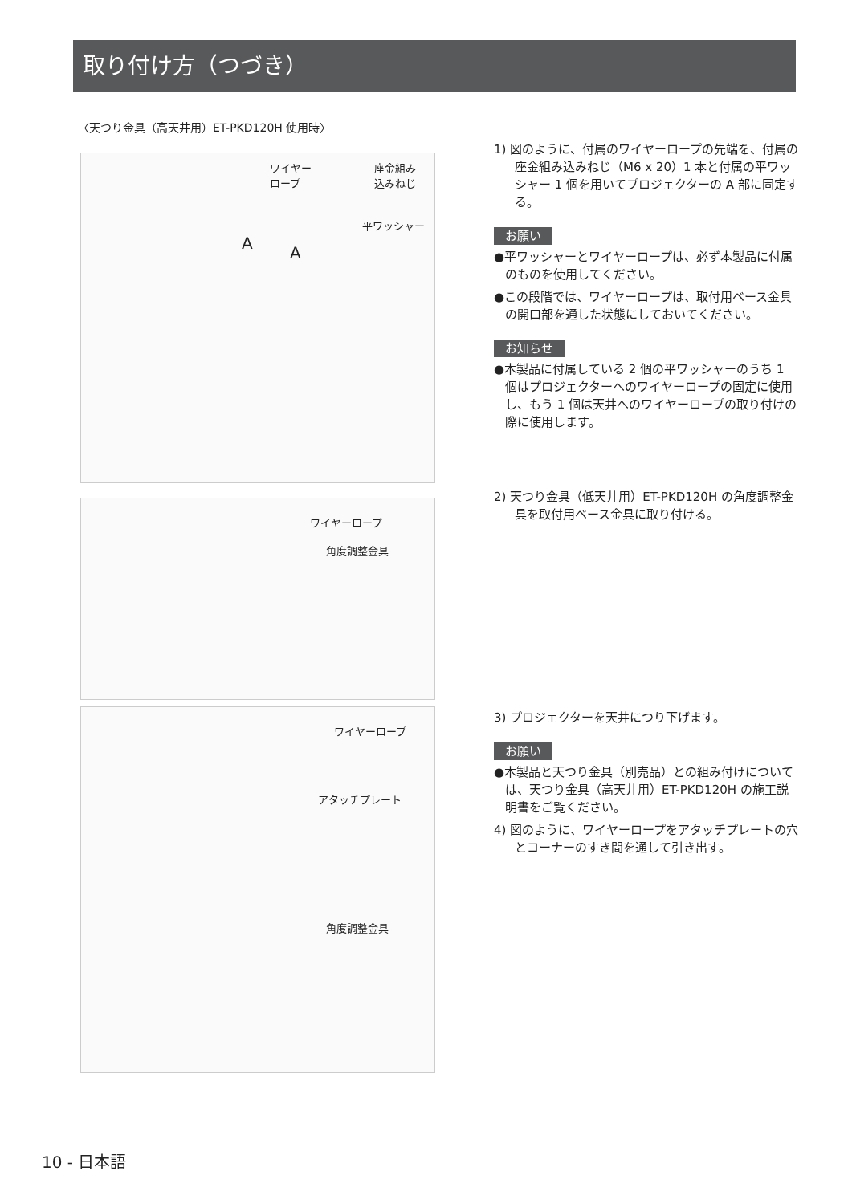取り付け方（つづき）
〈天つり金具（高天井用）ET-PKD120H 使用時〉
ワイヤー
ロープ
座金組み
込みねじ
平ワッシャー
A
A
ワイヤーロープ
角度調整金具
ワイヤーロープ
アタッチプレート
角度調整金具
1) 図のように、付属のワイヤーロープの先端を、付属の座金組み込みねじ（M6 x 20）1 本と付属の平ワッシャー 1 個を用いてプロジェクターの A 部に固定する。
お願い
●平ワッシャーとワイヤーロープは、必ず本製品に付属のものを使用してください。
●この段階では、ワイヤーロープは、取付用ベース金具の開口部を通した状態にしておいてください。
お知らせ
●本製品に付属している 2 個の平ワッシャーのうち 1 個はプロジェクターへのワイヤーロープの固定に使用し、もう 1 個は天井へのワイヤーロープの取り付けの際に使用します。
2) 天つり金具（低天井用）ET-PKD120H の角度調整金具を取付用ベース金具に取り付ける。
3) プロジェクターを天井につり下げます。
お願い
●本製品と天つり金具（別売品）との組み付けについては、天つり金具（高天井用）ET-PKD120H の施工説明書をご覧ください。
4) 図のように、ワイヤーロープをアタッチプレートの穴とコーナーのすき間を通して引き出す。
10 - 日本語